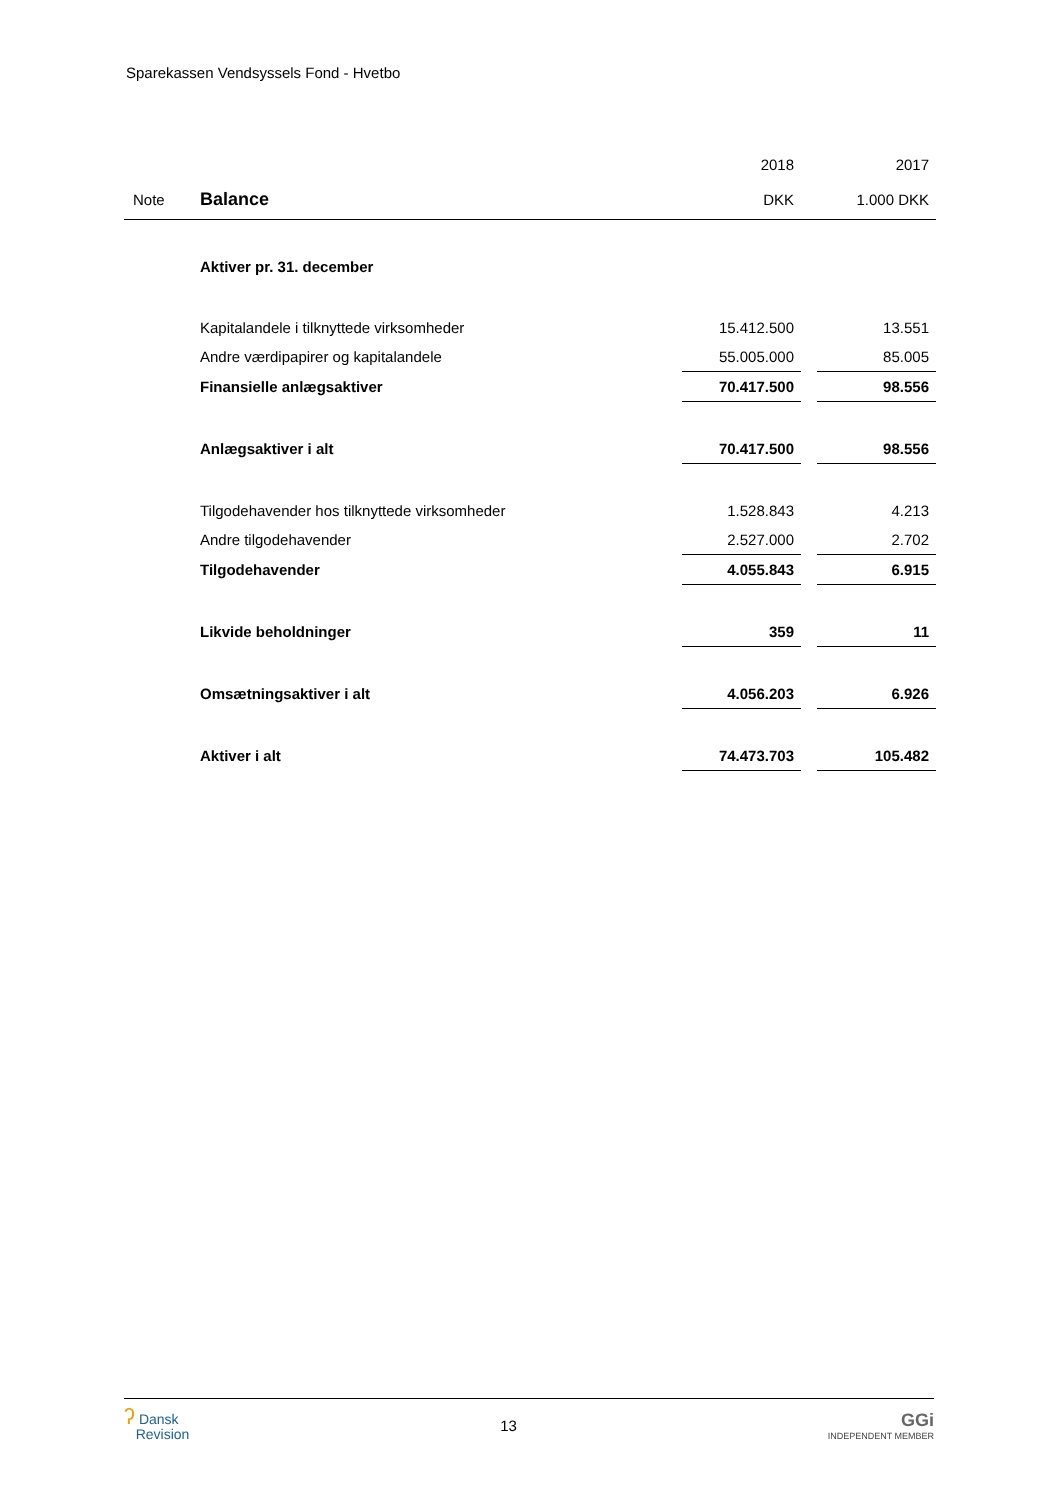Sparekassen Vendsyssels Fond - Hvetbo
| | | 2018 | | 2017 |
| Note | Balance | DKK | | 1.000 DKK |
| | Aktiver pr. 31. december | | | |
| | Kapitalandele i tilknyttede virksomheder | 15.412.500 | | 13.551 |
| | Andre værdipapirer og kapitalandele | 55.005.000 | | 85.005 |
| | Finansielle anlægsaktiver | 70.417.500 | | 98.556 |
| | Anlægsaktiver i alt | 70.417.500 | | 98.556 |
| | Tilgodehavender hos tilknyttede virksomheder | 1.528.843 | | 4.213 |
| | Andre tilgodehavender | 2.527.000 | | 2.702 |
| | Tilgodehavender | 4.055.843 | | 6.915 |
| | Likvide beholdninger | 359 | | 11 |
| | Omsætningsaktiver i alt | 4.056.203 | | 6.926 |
| | Aktiver i alt | 74.473.703 | | 105.482 |
ʔ Dansk
Revision
13
GGi
INDEPENDENT MEMBER